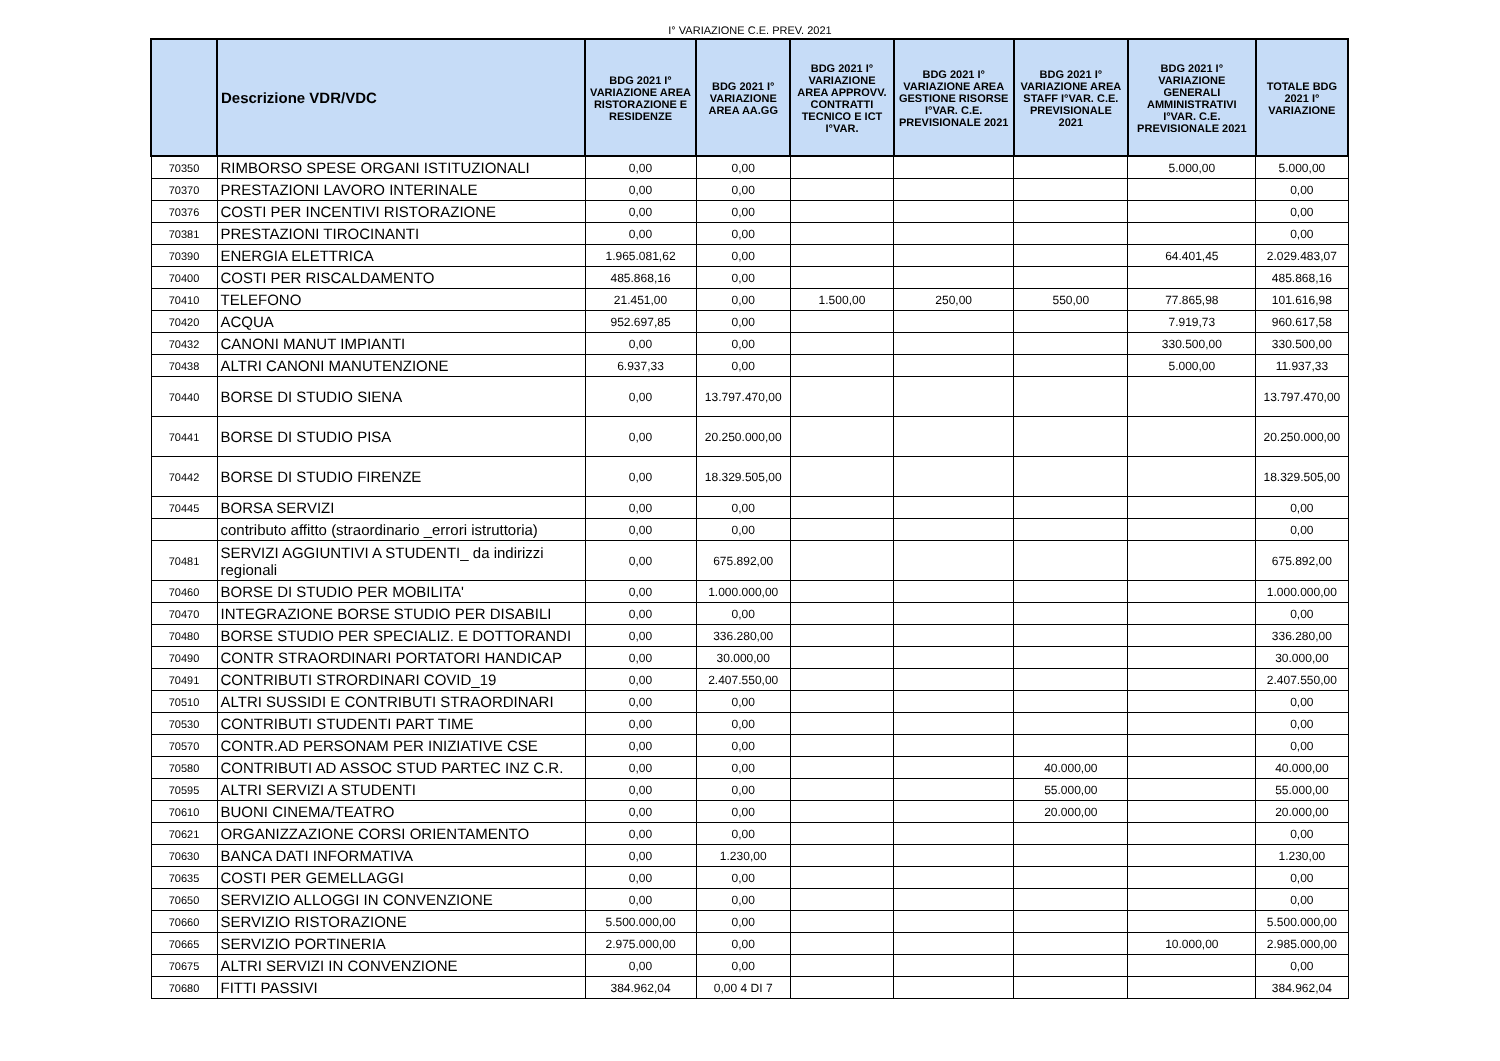I° VARIAZIONE C.E. PREV. 2021
| | Descrizione VDR/VDC | BDG 2021 I° VARIAZIONE AREA RISTORAZIONE E RESIDENZE | BDG 2021 I° VARIAZIONE AREA AA.GG | BDG 2021 I° VARIAZIONE AREA APPROVV. CONTRATTI TECNICO E ICT I°VAR. | BDG 2021 I° VARIAZIONE AREA GESTIONE RISORSE I°VAR. C.E. PREVISIONALE 2021 | BDG 2021 I° VARIAZIONE AREA STAFF I°VAR. C.E. PREVISIONALE 2021 | BDG 2021 I° VARIAZIONE GENERALI AMMINISTRATIVI I°VAR. C.E. PREVISIONALE 2021 | TOTALE BDG 2021 I° VARIAZIONE |
| --- | --- | --- | --- | --- | --- | --- | --- | --- |
| 70350 | RIMBORSO SPESE ORGANI ISTITUZIONALI | 0,00 | 0,00 | | | | 5.000,00 | 5.000,00 |
| 70370 | PRESTAZIONI LAVORO INTERINALE | 0,00 | 0,00 | | | | | 0,00 |
| 70376 | COSTI PER INCENTIVI RISTORAZIONE | 0,00 | 0,00 | | | | | 0,00 |
| 70381 | PRESTAZIONI TIROCINANTI | 0,00 | 0,00 | | | | | 0,00 |
| 70390 | ENERGIA ELETTRICA | 1.965.081,62 | 0,00 | | | | 64.401,45 | 2.029.483,07 |
| 70400 | COSTI PER RISCALDAMENTO | 485.868,16 | 0,00 | | | | | 485.868,16 |
| 70410 | TELEFONO | 21.451,00 | 0,00 | 1.500,00 | 250,00 | 550,00 | 77.865,98 | 101.616,98 |
| 70420 | ACQUA | 952.697,85 | 0,00 | | | | 7.919,73 | 960.617,58 |
| 70432 | CANONI MANUT IMPIANTI | 0,00 | 0,00 | | | | 330.500,00 | 330.500,00 |
| 70438 | ALTRI CANONI MANUTENZIONE | 6.937,33 | 0,00 | | | | 5.000,00 | 11.937,33 |
| 70440 | BORSE DI STUDIO SIENA | 0,00 | 13.797.470,00 | | | | | 13.797.470,00 |
| 70441 | BORSE DI STUDIO PISA | 0,00 | 20.250.000,00 | | | | | 20.250.000,00 |
| 70442 | BORSE DI STUDIO FIRENZE | 0,00 | 18.329.505,00 | | | | | 18.329.505,00 |
| 70445 | BORSA SERVIZI | 0,00 | 0,00 | | | | | 0,00 |
| | contributo affitto (straordinario _errori istruttoria) | 0,00 | 0,00 | | | | | 0,00 |
| 70481 | SERVIZI AGGIUNTIVI A STUDENTI_ da indirizzi regionali | 0,00 | 675.892,00 | | | | | 675.892,00 |
| 70460 | BORSE DI STUDIO PER MOBILITA' | 0,00 | 1.000.000,00 | | | | | 1.000.000,00 |
| 70470 | INTEGRAZIONE BORSE STUDIO PER DISABILI | 0,00 | 0,00 | | | | | 0,00 |
| 70480 | BORSE STUDIO PER SPECIALIZ. E DOTTORANDI | 0,00 | 336.280,00 | | | | | 336.280,00 |
| 70490 | CONTR STRAORDINARI PORTATORI HANDICAP | 0,00 | 30.000,00 | | | | | 30.000,00 |
| 70491 | CONTRIBUTI STRORDINARI COVID_19 | 0,00 | 2.407.550,00 | | | | | 2.407.550,00 |
| 70510 | ALTRI SUSSIDI E CONTRIBUTI STRAORDINARI | 0,00 | 0,00 | | | | | 0,00 |
| 70530 | CONTRIBUTI STUDENTI PART TIME | 0,00 | 0,00 | | | | | 0,00 |
| 70570 | CONTR.AD PERSONAM PER INIZIATIVE CSE | 0,00 | 0,00 | | | | | 0,00 |
| 70580 | CONTRIBUTI AD ASSOC STUD PARTEC INZ C.R. | 0,00 | 0,00 | | | 40.000,00 | | 40.000,00 |
| 70595 | ALTRI SERVIZI A STUDENTI | 0,00 | 0,00 | | | 55.000,00 | | 55.000,00 |
| 70610 | BUONI CINEMA/TEATRO | 0,00 | 0,00 | | | 20.000,00 | | 20.000,00 |
| 70621 | ORGANIZZAZIONE CORSI ORIENTAMENTO | 0,00 | 0,00 | | | | | 0,00 |
| 70630 | BANCA DATI INFORMATIVA | 0,00 | 1.230,00 | | | | | 1.230,00 |
| 70635 | COSTI PER GEMELLAGGI | 0,00 | 0,00 | | | | | 0,00 |
| 70650 | SERVIZIO ALLOGGI IN CONVENZIONE | 0,00 | 0,00 | | | | | 0,00 |
| 70660 | SERVIZIO RISTORAZIONE | 5.500.000,00 | 0,00 | | | | | 5.500.000,00 |
| 70665 | SERVIZIO PORTINERIA | 2.975.000,00 | 0,00 | | | | 10.000,00 | 2.985.000,00 |
| 70675 | ALTRI SERVIZI IN CONVENZIONE | 0,00 | 0,00 | | | | | 0,00 |
| 70680 | FITTI PASSIVI | 384.962,04 | 0,00 4 DI 7 | | | | | 384.962,04 |